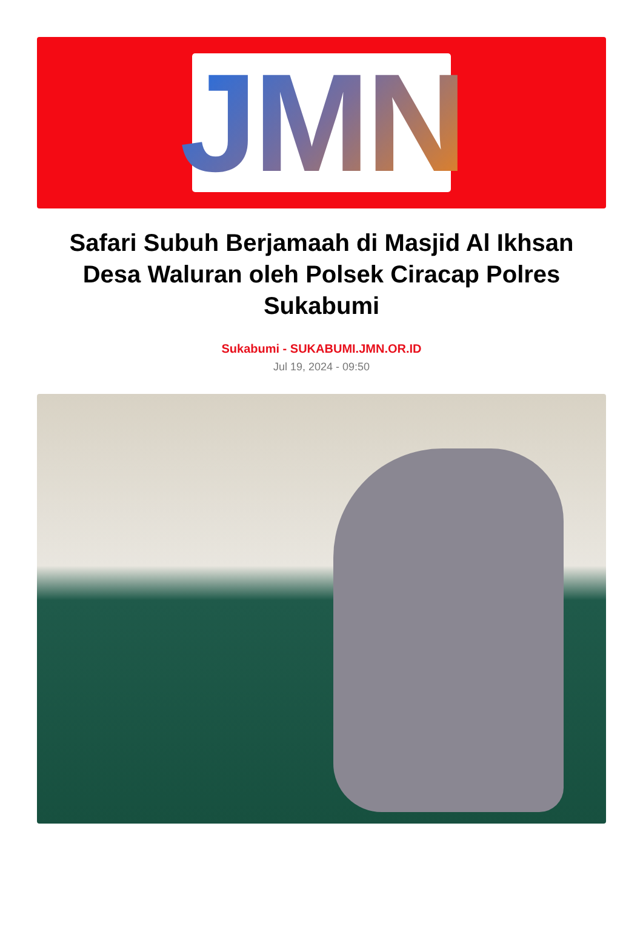JMN
Safari Subuh Berjamaah di Masjid Al Ikhsan Desa Waluran oleh Polsek Ciracap Polres Sukabumi
Sukabumi - SUKABUMI.JMN.OR.ID
Jul 19, 2024 - 09:50